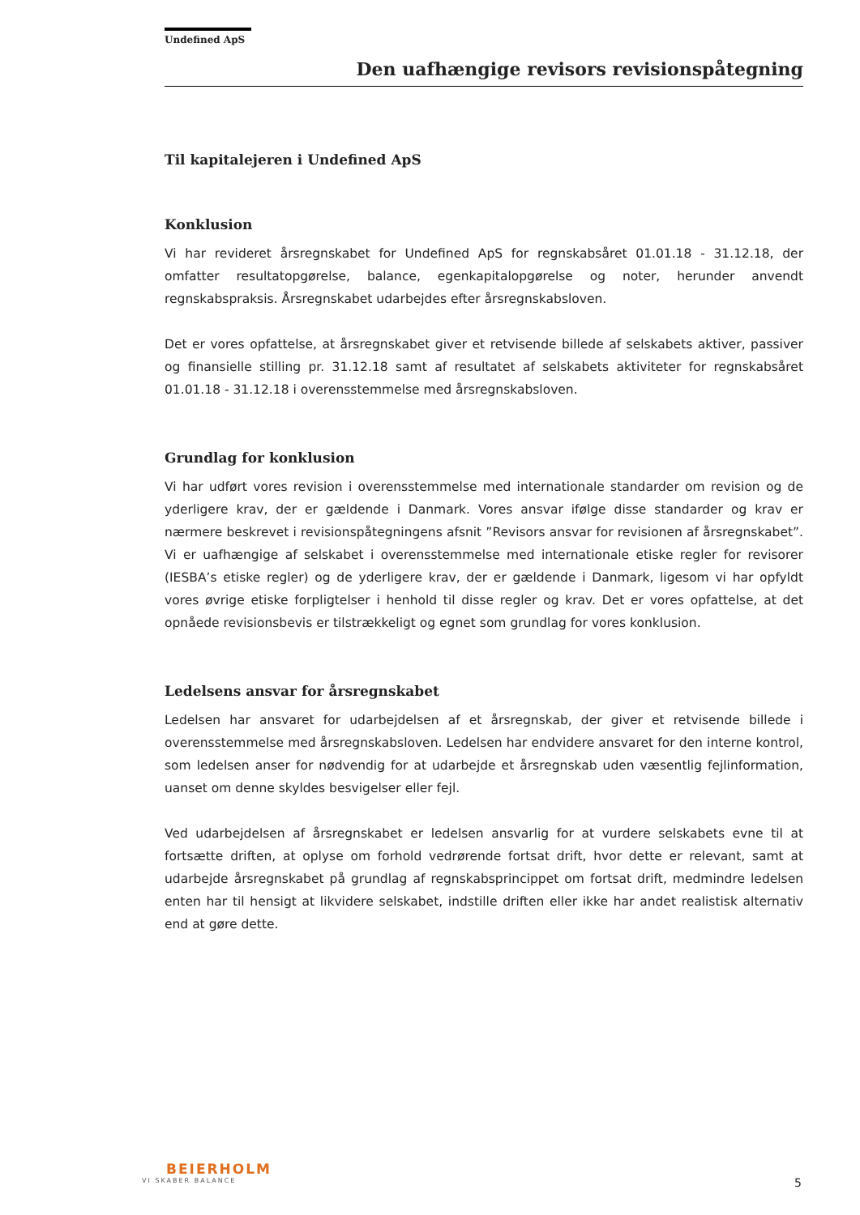Undefined ApS
Den uafhængige revisors revisionspåtegning
Til kapitalejeren i Undefined ApS
Konklusion
Vi har revideret årsregnskabet for Undefined ApS for regnskabsåret 01.01.18 - 31.12.18, der omfatter resultatopgørelse, balance, egenkapitalopgørelse og noter, herunder anvendt regnskabspraksis. Årsregnskabet udarbejdes efter årsregnskabsloven.
Det er vores opfattelse, at årsregnskabet giver et retvisende billede af selskabets aktiver, passiver og finansielle stilling pr. 31.12.18 samt af resultatet af selskabets aktiviteter for regnskabsåret 01.01.18 - 31.12.18 i overensstemmelse med årsregnskabsloven.
Grundlag for konklusion
Vi har udført vores revision i overensstemmelse med internationale standarder om revision og de yderligere krav, der er gældende i Danmark. Vores ansvar ifølge disse standarder og krav er nærmere beskrevet i revisionspåtegningens afsnit ”Revisors ansvar for revisionen af årsregnskabet”. Vi er uafhængige af selskabet i overensstemmelse med internationale etiske regler for revisorer (IESBA’s etiske regler) og de yderligere krav, der er gældende i Danmark, ligesom vi har opfyldt vores øvrige etiske forpligtelser i henhold til disse regler og krav. Det er vores opfattelse, at det opnåede revisionsbevis er tilstrækkeligt og egnet som grundlag for vores konklusion.
Ledelsens ansvar for årsregnskabet
Ledelsen har ansvaret for udarbejdelsen af et årsregnskab, der giver et retvisende billede i overensstemmelse med årsregnskabsloven. Ledelsen har endvidere ansvaret for den interne kontrol, som ledelsen anser for nødvendig for at udarbejde et årsregnskab uden væsentlig fejlinformation, uanset om denne skyldes besvigelser eller fejl.
Ved udarbejdelsen af årsregnskabet er ledelsen ansvarlig for at vurdere selskabets evne til at fortsætte driften, at oplyse om forhold vedrørende fortsat drift, hvor dette er relevant, samt at udarbejde årsregnskabet på grundlag af regnskabsprincippet om fortsat drift, medmindre ledelsen enten har til hensigt at likvidere selskabet, indstille driften eller ikke har andet realistisk alternativ end at gøre dette.
BEIERHOLM
VI SKABER BALANCE
5